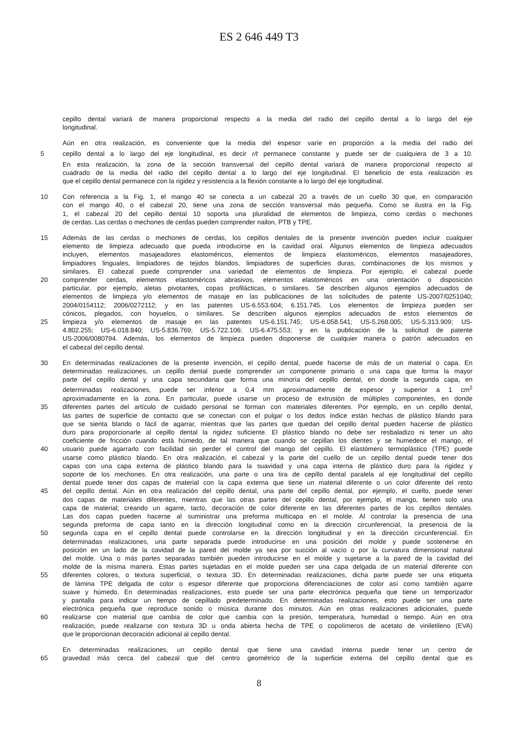ES 2 646 449 T3
cepillo dental variará de manera proporcional respecto a la media del radio del cepillo dental a lo largo del eje
longitudinal.
Aún en otra realización, es conveniente que la media del espesor varíe en proporción a la media del radio del
5 cepillo dental a lo largo del eje longitudinal, es decir r/t permanece constante y puede ser de cualquiera de 3 a 10.
En esta realización, la zona de la sección transversal del cepillo dental variará de manera proporcional respecto al
cuadrado de la media del radio del cepillo dental a lo largo del eje longitudinal. El beneficio de esta realización es
que el cepillo dental permanece con la rigidez y resistencia a la flexión constante a lo largo del eje longitudinal.
10 Con referencia a la Fig. 1, el mango 40 se conecta a un cabezal 20 a través de un cuello 30 que, en comparación
con el mango 40, o el cabezal 20, tiene una zona de sección transversal más pequeña. Como se ilustra en la Fig.
1, el cabezal 20 del cepillo dental 10 soporta una pluralidad de elementos de limpieza, como cerdas o mechones
de cerdas. Las cerdas o mechones de cerdas pueden comprender nailon, PTB y TPE.
15 Además de las cerdas o mechones de cerdas, los cepillos dentales de la presente invención pueden incluir cualquier
elemento de limpieza adecuado que pueda introducirse en la cavidad oral. Algunos elementos de limpieza adecuados
incluyen, elementos masajeadores elastoméricos, elementos de limpieza elastoméricos, elementos masajeadores,
limpiadores linguales, limpiadores de tejidos blandos, limpiadores de superficies duras, combinaciones de los mismos y
similares. El cabezal puede comprender una variedad de elementos de limpieza. Por ejemplo, el cabezal puede
20 comprender cerdas, elementos elastoméricos abrasivos, elementos elastoméricos en una orientación o disposición
particular, por ejemplo, aletas pivotantes, copas profilácticas, o similares. Se describen algunos ejemplos adecuados de
elementos de limpieza y/o elementos de masaje en las publicaciones de las solicitudes de patente US-2007/0251040;
2004/0154112; 2006/0272112; y en las patentes US-6.553.604; 6.151.745. Los elementos de limpieza pueden ser
cónicos, plegados, con hoyuelos, o similares. Se describen algunos ejemplos adecuados de estos elementos de
25 limpieza y/o elementos de masaje en las patentes US-6.151.745; US-6.058.541; US-5.268.005; US-5.313.909; US-
4.802.255; US-6.018.840; US-5.836.769; US-5.722.106; US-6.475.553; y en la publicación de la solicitud de patente
US-2006/0080794. Además, los elementos de limpieza pueden disponerse de cualquier manera o patrón adecuados en
el cabezal del cepillo dental.
30 En determinadas realizaciones de la presente invención, el cepillo dental, puede hacerse de más de un material o capa. En
determinadas realizaciones, un cepillo dental puede comprender un componente primario o una capa que forma la mayor
parte del cepillo dental y una capa secundaria que forma una minoría del cepillo dental, en donde la segunda capa, en
determinadas realizaciones, puede ser inferior a 0,4 mm aproximadamente de espesor y superior a 1 cm<sup>2</sup>
aproximadamente en la zona. En particular, puede usarse un proceso de extrusión de múltiples componentes, en donde
35 diferentes partes del artículo de cuidado personal se forman con materiales diferentes. Por ejemplo, en un cepillo dental,
las partes de superficie de contacto que se conectan con el pulgar o los dedos índice están hechas de plástico blando para
que se sienta blando o fácil de agarrar, mientras que las partes que quedan del cepillo dental pueden hacerse de plástico
duro para proporcionarle al cepillo dental la rigidez suficiente. El plástico blando no debe ser resbaladizo ni tener un alto
coeficiente de fricción cuando está húmedo, de tal manera que cuando se cepillan los dientes y se humedece el mango, el
40 usuario puede agarrarlo con facilidad sin perder el control del mango del cepillo. El elastómero termoplástico (TPE) puede
usarse como plástico blando. En otra realización, el cabezal y la parte del cuello de un cepillo dental puede tener dos
capas con una capa externa de plástico blando para la suavidad y una capa interna de plástico duro para la rigidez y
soporte de los mechones. En otra realización, una parte o una tira de cepillo dental paralela al eje longitudinal del cepillo
dental puede tener dos capas de material con la capa externa que tiene un material diferente o un color diferente del resto
45 del cepillo dental. Aún en otra realización del cepillo dental, una parte del cepillo dental, por ejemplo, el cuello, puede tener
dos capas de materiales diferentes, mientras que las otras partes del cepillo dental, por ejemplo, el mango, tienen solo una
capa de material; creando un agarre, tacto, decoración de color diferente en las diferentes partes de los cepillos dentales.
Las dos capas pueden hacerse al suministrar una preforma multicapa en el molde. Al controlar la presencia de una
segunda preforma de capa tanto en la dirección longitudinal como en la dirección circunferencial, la presencia de la
50 segunda capa en el cepillo dental puede controlarse en la dirección longitudinal y en la dirección circunferencial. En
determinadas realizaciones, una parte separada puede introducirse en una posición del molde y puede sostenerse en
posición en un lado de la cavidad de la pared del molde ya sea por succión al vacío o por la curvatura dimensional natural
del molde. Una o más partes separadas también pueden introducirse en el molde y sujetarse a la pared de la cavidad del
molde de la misma manera. Estas partes sujetadas en el molde pueden ser una capa delgada de un material diferente con
55 diferentes colores, o textura superficial, o textura 3D. En determinadas realizaciones, dicha parte puede ser una etiqueta
de lámina TPE delgada de color o espesor diferente que proporciona diferenciaciones de color así como también agarre
suave y húmedo. En determinadas realizaciones, esto puede ser una parte electrónica pequeña que tiene un temporizador
y pantalla para indicar un tiempo de cepillado predeterminado. En determinadas realizaciones, esto puede ser una parte
electrónica pequeña que reproduce sonido o música durante dos minutos. Aún en otras realizaciones adicionales, puede
60 realizarse con material que cambia de color que cambia con la presión, temperatura, humedad o tiempo. Aún en otra
realización, puede realizarse con textura 3D u onda abierta hecha de TPE o copolímeros de acetato de viniletileno (EVA)
que le proporcionan decoración adicional al cepillo dental.
En determinadas realizaciones, un cepillo dental que tiene una cavidad interna puede tener un centro de
65 gravedad más cerca del cabezal que del centro geométrico de la superficie externa del cepillo dental que es
8